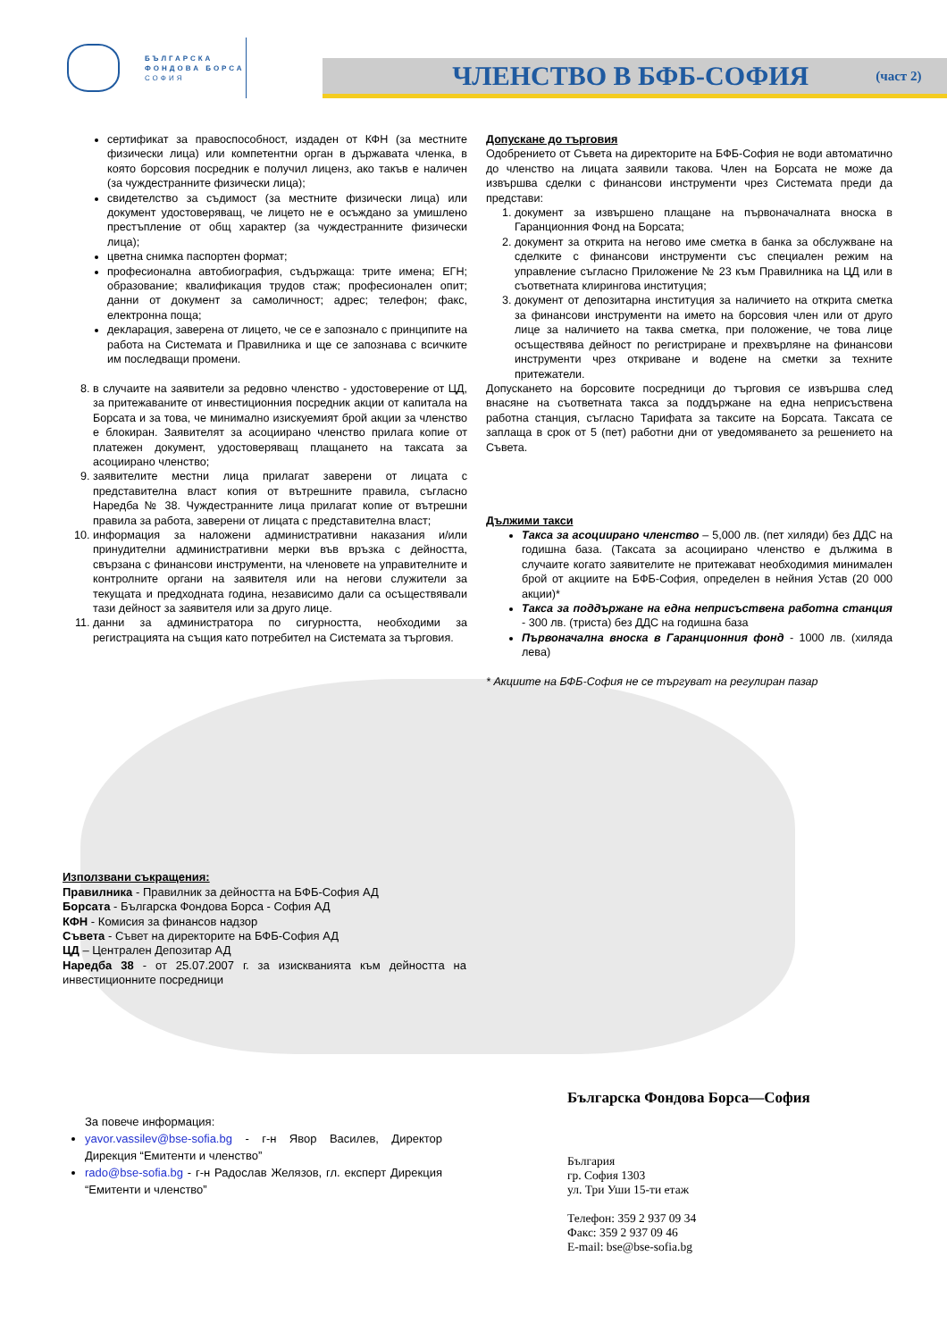БЪЛГАРСКА
ФОНДОВА БОРСА
СОФИЯ
ЧЛЕНСТВО В БФБ-СОФИЯ
(част 2)
сертификат за правоспособност, издаден от КФН (за местните физически лица) или компетентни орган в държавата членка, в която борсовия посредник е получил лиценз, ако такъв е наличен (за чуждестранните физически лица);
свидетелство за съдимост (за местните физически лица) или документ удостоверяващ, че лицето не е осъждано за умишлено престъпление от общ характер (за чуждестранните физически лица);
цветна снимка паспортен формат;
професионална автобиография, съдържаща: трите имена; ЕГН; образование; квалификация трудов стаж; професионален опит; данни от документ за самоличност; адрес; телефон; факс, електронна поща;
декларация, заверена от лицето, че се е запознало с принципите на работа на Системата и Правилника и ще се запознава с всичките им последващи промени.
8. в случаите на заявители за редовно членство - удостоверение от ЦД, за притежаваните от инвестиционния посредник акции от капитала на Борсата и за това, че минимално изискуемият брой акции за членство е блокиран. Заявителят за асоциирано членство прилага копие от платежен документ, удостоверяващ плащането на таксата за асоциирано членство;
9. заявителите местни лица прилагат заверени от лицата с представителна власт копия от вътрешните правила, съгласно Наредба № 38. Чуждестранните лица прилагат копие от вътрешни правила за работа, заверени от лицата с представителна власт;
10. информация за наложени административни наказания и/или принудителни административни мерки във връзка с дейността, свързана с финансови инструменти, на членовете на управителните и контролните органи на заявителя или на негови служители за текущата и предходната година, независимо дали са осъществявали тази дейност за заявителя или за друго лице.
11. данни за администратора по сигурността, необходими за регистрацията на същия като потребител на Системата за търговия.
Допускане до търговия
Одобрението от Съвета на директорите на БФБ-София не води автоматично до членство на лицата заявили такова. Член на Борсата не може да извършва сделки с финансови инструменти чрез Системата преди да представи:
1. документ за извършено плащане на първоначалната вноска в Гаранционния Фонд на Борсата;
2. документ за открита на негово име сметка в банка за обслужване на сделките с финансови инструменти със специален режим на управление съгласно Приложение № 23 към Правилника на ЦД или в съответната клирингова институция;
3. документ от депозитарна институция за наличието на открита сметка за финансови инструменти на името на борсовия член или от друго лице за наличието на таква сметка, при положение, че това лице осъществява дейност по регистриране и прехвърляне на финансови инструменти чрез откриване и водене на сметки за техните притежатели.
Допускането на борсовите посредници до търговия се извършва след внасяне на съответната такса за поддържане на една неприсъствена работна станция, съгласно Тарифата за таксите на Борсата. Таксата се заплаща в срок от 5 (пет) работни дни от уведомяването за решението на Съвета.
Дължими такси
Такса за асоциирано членство – 5,000 лв. (пет хиляди) без ДДС на годишна база. (Таксата за асоциирано членство е дължима в случаите когато заявителите не притежават необходимия минимален брой от акциите на БФБ-София, определен в нейния Устав (20 000 акции)*
Такса за поддържане на една неприсъствена работна станция - 300 лв. (триста) без ДДС на годишна база
Първоначална вноска в Гаранционния фонд - 1000 лв. (хиляда лева)
* Акциите на БФБ-София не се търгуват на регулиран пазар
Използвани съкращения:
Правилника - Правилник за дейността на БФБ-София АД
Борсата - Българска Фондова Борса - София АД
КФН - Комисия за финансов надзор
Съвета - Съвет на директорите на БФБ-София АД
ЦД – Централен Депозитар АД
Наредба 38 - от 25.07.2007 г. за изискванията към дейността на инвестиционните посредници
За повече информация:
yavor.vassilev@bse-sofia.bg - г-н Явор Василев, Директор Дирекция “Емитенти и членство”
rado@bse-sofia.bg - г-н Радослав Желязов, гл. експерт Дирекция “Емитенти и членство”
Българска Фондова Борса—София
България
гр. София 1303
ул. Три Уши 15-ти етаж
Телефон: 359 2 937 09 34
Факс: 359 2 937 09 46
E-mail: bse@bse-sofia.bg